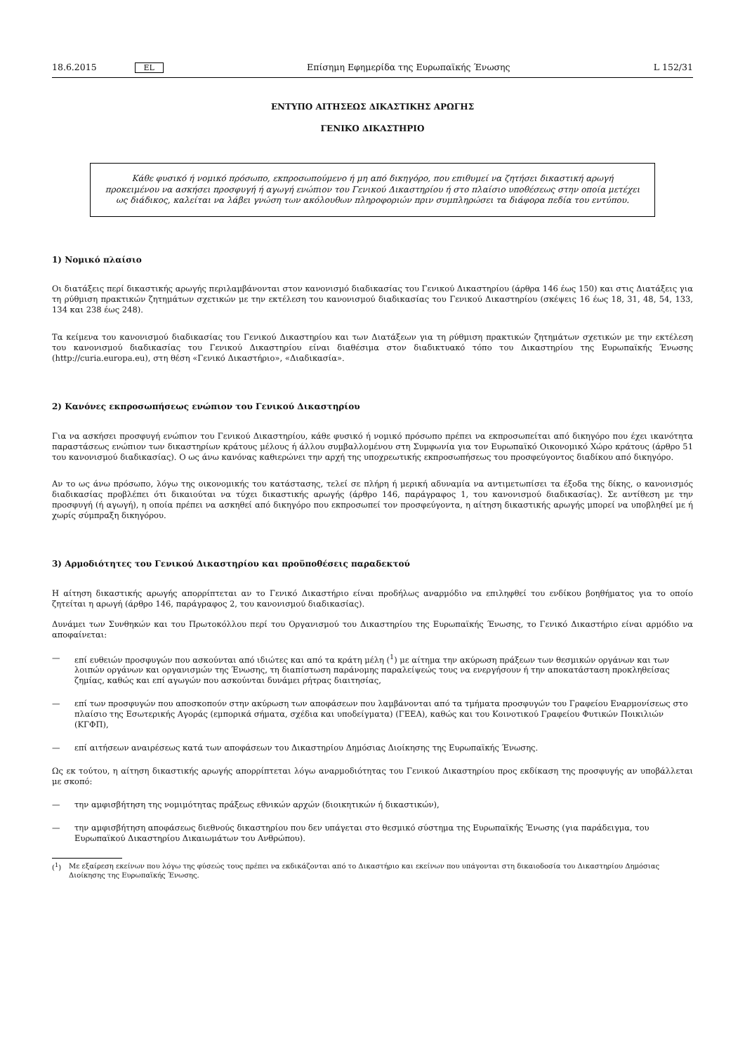18.6.2015 EL Επίσημη Εφημερίδα της Ευρωπαϊκής Ένωσης L 152/31
ΕΝΤΥΠΟ ΑΙΤΗΣΕΩΣ ΔΙΚΑΣΤΙΚΗΣ ΑΡΩΓΗΣ
ΓΕΝΙΚΟ ΔΙΚΑΣΤΗΡΙΟ
Κάθε φυσικό ή νομικό πρόσωπο, εκπροσωπούμενο ή μη από δικηγόρο, που επιθυμεί να ζητήσει δικαστική αρωγή προκειμένου να ασκήσει προσφυγή ή αγωγή ενώπιον του Γενικού Δικαστηρίου ή στο πλαίσιο υποθέσεως στην οποία μετέχει ως διάδικος, καλείται να λάβει γνώση των ακόλουθων πληροφοριών πριν συμπληρώσει τα διάφορα πεδία του εντύπου.
1) Νομικό πλαίσιο
Οι διατάξεις περί δικαστικής αρωγής περιλαμβάνονται στον κανονισμό διαδικασίας του Γενικού Δικαστηρίου (άρθρα 146 έως 150) και στις Διατάξεις για τη ρύθμιση πρακτικών ζητημάτων σχετικών με την εκτέλεση του κανονισμού διαδικασίας του Γενικού Δικαστηρίου (σκέψεις 16 έως 18, 31, 48, 54, 133, 134 και 238 έως 248).
Τα κείμενα του κανονισμού διαδικασίας του Γενικού Δικαστηρίου και των Διατάξεων για τη ρύθμιση πρακτικών ζητημάτων σχετικών με την εκτέλεση του κανονισμού διαδικασίας του Γενικού Δικαστηρίου είναι διαθέσιμα στον διαδικτυακό τόπο του Δικαστηρίου της Ευρωπαϊκής Ένωσης (http://curia.europa.eu), στη θέση «Γενικό Δικαστήριο», «Διαδικασία».
2) Κανόνες εκπροσωπήσεως ενώπιον του Γενικού Δικαστηρίου
Για να ασκήσει προσφυγή ενώπιον του Γενικού Δικαστηρίου, κάθε φυσικό ή νομικό πρόσωπο πρέπει να εκπροσωπείται από δικηγόρο που έχει ικανότητα παραστάσεως ενώπιον των δικαστηρίων κράτους μέλους ή άλλου συμβαλλομένου στη Συμφωνία για τον Ευρωπαϊκό Οικονομικό Χώρο κράτους (άρθρο 51 του κανονισμού διαδικασίας). Ο ως άνω κανόνας καθιερώνει την αρχή της υποχρεωτικής εκπροσωπήσεως του προσφεύγοντος διαδίκου από δικηγόρο.
Αν το ως άνω πρόσωπο, λόγω της οικονομικής του κατάστασης, τελεί σε πλήρη ή μερική αδυναμία να αντιμετωπίσει τα έξοδα της δίκης, ο κανονισμός διαδικασίας προβλέπει ότι δικαιούται να τύχει δικαστικής αρωγής (άρθρο 146, παράγραφος 1, του κανονισμού διαδικασίας). Σε αντίθεση με την προσφυγή (ή αγωγή), η οποία πρέπει να ασκηθεί από δικηγόρο που εκπροσωπεί τον προσφεύγοντα, η αίτηση δικαστικής αρωγής μπορεί να υποβληθεί με ή χωρίς σύμπραξη δικηγόρου.
3) Αρμοδιότητες του Γενικού Δικαστηρίου και προϋποθέσεις παραδεκτού
Η αίτηση δικαστικής αρωγής απορρίπτεται αν το Γενικό Δικαστήριο είναι προδήλως αναρμόδιο να επιληφθεί του ενδίκου βοηθήματος για το οποίο ζητείται η αρωγή (άρθρο 146, παράγραφος 2, του κανονισμού διαδικασίας).
Δυνάμει των Συνθηκών και του Πρωτοκόλλου περί του Οργανισμού του Δικαστηρίου της Ευρωπαϊκής Ένωσης, το Γενικό Δικαστήριο είναι αρμόδιο να αποφαίνεται:
— επί ευθειών προσφυγών που ασκούνται από ιδιώτες και από τα κράτη μέλη (<sup>1</sup>) με αίτημα την ακύρωση πράξεων των θεσμικών οργάνων και των λοιπών οργάνων και οργανισμών της Ένωσης, τη διαπίστωση παράνομης παραλείψεώς τους να ενεργήσουν ή την αποκατάσταση προκληθείσας ζημίας, καθώς και επί αγωγών που ασκούνται δυνάμει ρήτρας διαιτησίας,
— επί των προσφυγών που αποσκοπούν στην ακύρωση των αποφάσεων που λαμβάνονται από τα τμήματα προσφυγών του Γραφείου Εναρμονίσεως στο πλαίσιο της Εσωτερικής Αγοράς (εμπορικά σήματα, σχέδια και υποδείγματα) (ΓΕΕΑ), καθώς και του Κοινοτικού Γραφείου Φυτικών Ποικιλιών (ΚΓΦΠ),
— επί αιτήσεων αναιρέσεως κατά των αποφάσεων του Δικαστηρίου Δημόσιας Διοίκησης της Ευρωπαϊκής Ένωσης.
Ως εκ τούτου, η αίτηση δικαστικής αρωγής απορρίπτεται λόγω αναρμοδιότητας του Γενικού Δικαστηρίου προς εκδίκαση της προσφυγής αν υποβάλλεται με σκοπό:
— την αμφισβήτηση της νομιμότητας πράξεως εθνικών αρχών (διοικητικών ή δικαστικών),
— την αμφισβήτηση αποφάσεως διεθνούς δικαστηρίου που δεν υπάγεται στο θεσμικό σύστημα της Ευρωπαϊκής Ένωσης (για παράδειγμα, του Ευρωπαϊκού Δικαστηρίου Δικαιωμάτων του Ανθρώπου).
(<sup>1</sup>) Με εξαίρεση εκείνων που λόγω της φύσεώς τους πρέπει να εκδικάζονται από το Δικαστήριο και εκείνων που υπάγονται στη δικαιοδοσία του Δικαστηρίου Δημόσιας Διοίκησης της Ευρωπαϊκής Ένωσης.